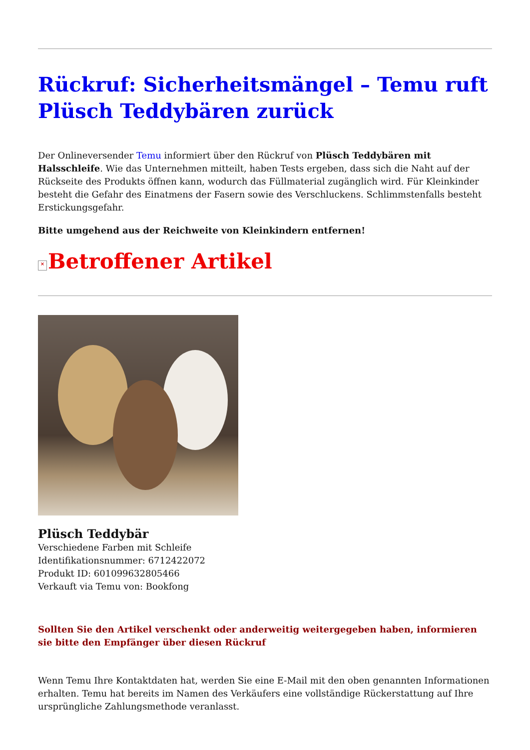Rückruf: Sicherheitsmängel – Temu ruft Plüsch Teddybären zurück
Der Onlineversender Temu informiert über den Rückruf von Plüsch Teddybären mit Halsschleife. Wie das Unternehmen mitteilt, haben Tests ergeben, dass sich die Naht auf der Rückseite des Produkts öffnen kann, wodurch das Füllmaterial zugänglich wird. Für Kleinkinder besteht die Gefahr des Einatmens der Fasern sowie des Verschluckens. Schlimmstenfalls besteht Erstickungsgefahr.
Bitte umgehend aus der Reichweite von Kleinkindern entfernen!
× Betroffener Artikel
Plüsch Teddybär
Verschiedene Farben mit Schleife
Identifikationsnummer: 6712422072
Produkt ID: 601099632805466
Verkauft via Temu von: Bookfong
Sollten Sie den Artikel verschenkt oder anderweitig weitergegeben haben, informieren sie bitte den Empfänger über diesen Rückruf
Wenn Temu Ihre Kontaktdaten hat, werden Sie eine E-Mail mit den oben genannten Informationen erhalten. Temu hat bereits im Namen des Verkäufers eine vollständige Rückerstattung auf Ihre ursprüngliche Zahlungsmethode veranlasst.